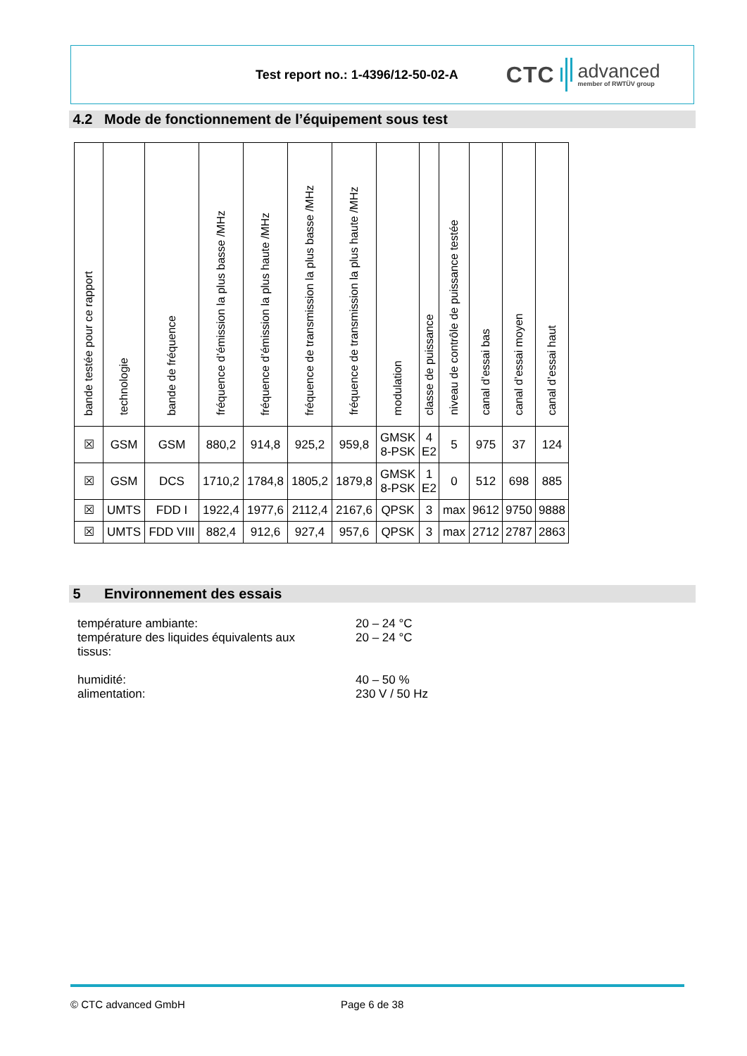Test report no.: 1-4396/12-50-02-A
CTC advanced
member of RWTÜV group
4.2 Mode de fonctionnement de l’équipement sous test
| bande testée pour ce rapport | technologie | bande de fréquence | fréquence d’émission la plus basse /MHz | fréquence d’émission la plus haute /MHz | fréquence de transmission la plus basse /MHz | fréquence de transmission la plus haute /MHz | modulation | classe de puissance | niveau de contrôle de puissance testée | canal d’essai bas | canal d’essai moyen | canal d’essai haut |
| --- | --- | --- | --- | --- | --- | --- | --- | --- | --- | --- | --- | --- |
| ☒ | GSM | GSM | 880,2 | 914,8 | 925,2 | 959,8 | GMSK 8-PSK | 4 E2 | 5 | 975 | 37 | 124 |
| ☒ | GSM | DCS | 1710,2 | 1784,8 | 1805,2 | 1879,8 | GMSK 8-PSK | 1 E2 | 0 | 512 | 698 | 885 |
| ☒ | UMTS | FDD I | 1922,4 | 1977,6 | 2112,4 | 2167,6 | QPSK | 3 | max | 9612 | 9750 | 9888 |
| ☒ | UMTS | FDD VIII | 882,4 | 912,6 | 927,4 | 957,6 | QPSK | 3 | max | 2712 | 2787 | 2863 |
5 Environnement des essais
température ambiante: 20 – 24 °C
température des liquides équivalents aux
tissus: 20 – 24 °C
humidité: 40 – 50 %
alimentation: 230 V / 50 Hz
© CTC advanced GmbH Page 6 de 38